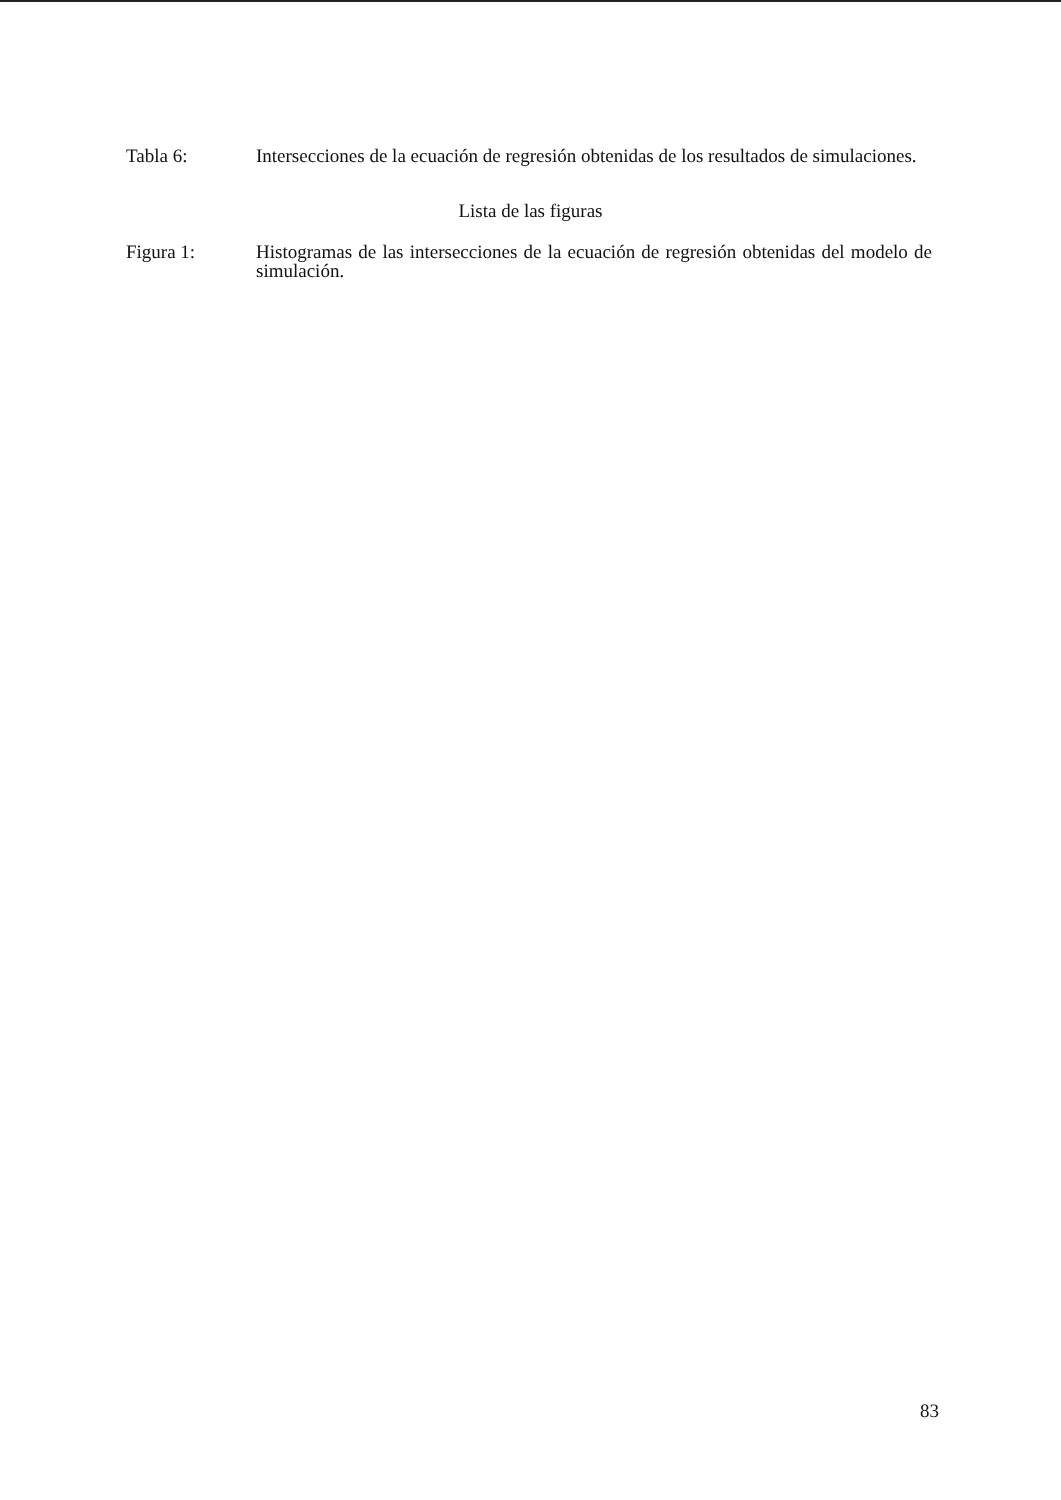Tabla 6: Intersecciones de la ecuación de regresión obtenidas de los resultados de simulaciones.
Lista de las figuras
Figura 1: Histogramas de las intersecciones de la ecuación de regresión obtenidas del modelo de simulación.
83